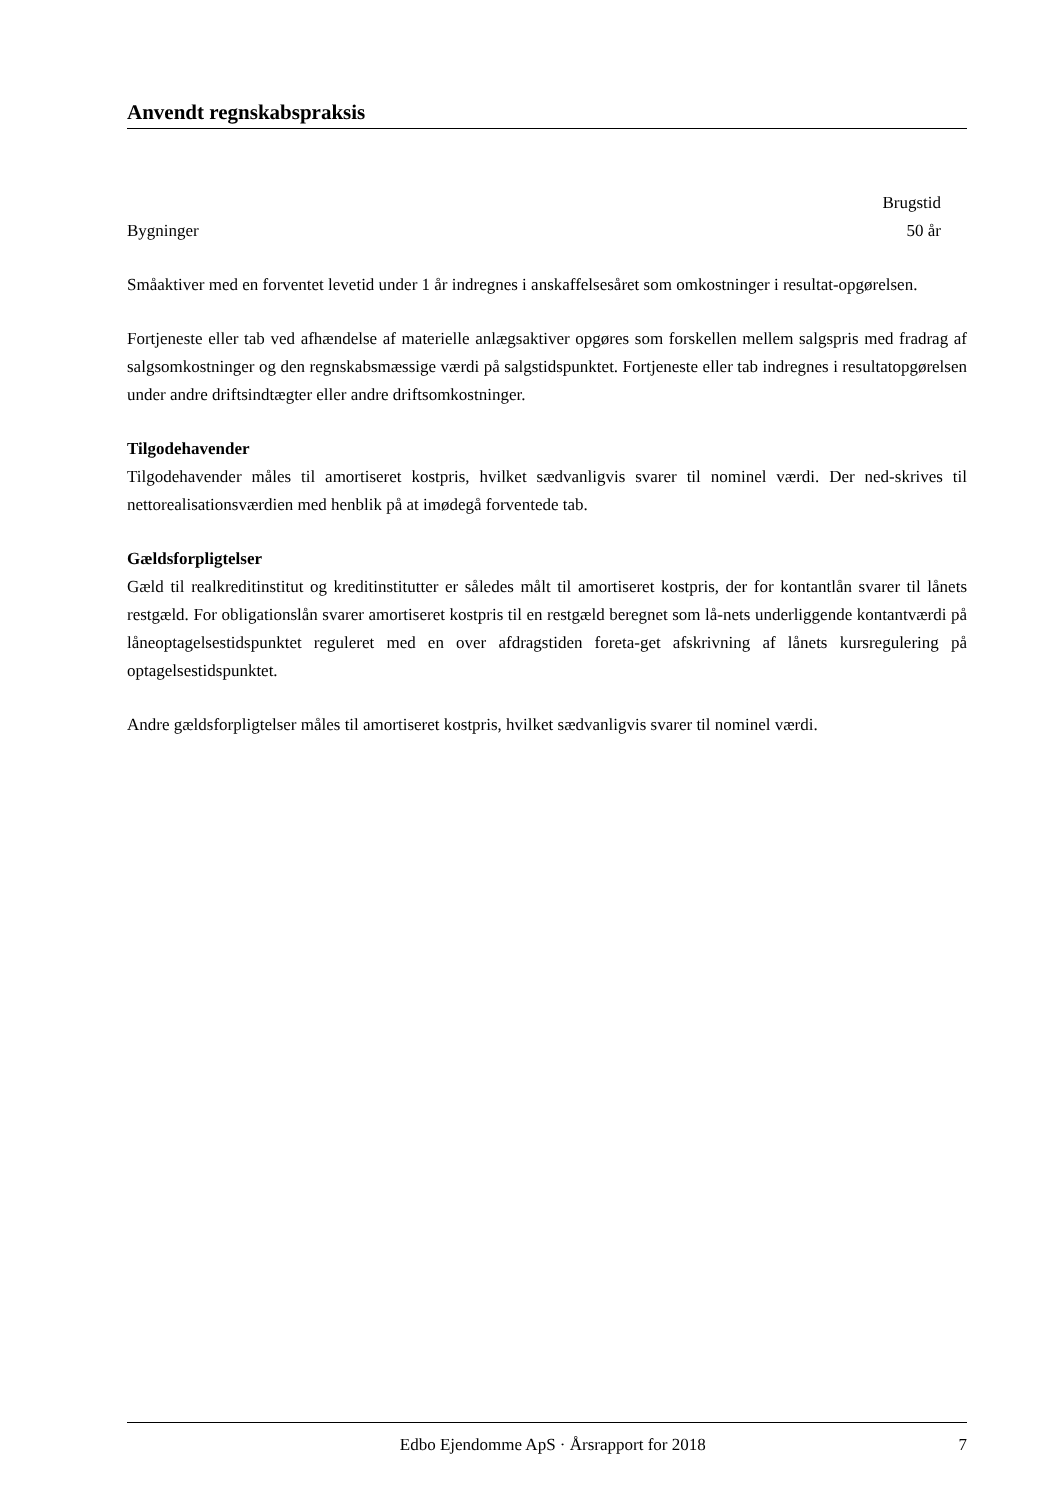Anvendt regnskabspraksis
| | Brugstid |
| --- | --- |
| Bygninger | 50 år |
Småaktiver med en forventet levetid under 1 år indregnes i anskaffelsesåret som omkostninger i resultat-opgørelsen.
Fortjeneste eller tab ved afhændelse af materielle anlægsaktiver opgøres som forskellen mellem salgspris med fradrag af salgsomkostninger og den regnskabsmæssige værdi på salgstidspunktet. Fortjeneste eller tab indregnes i resultatopgørelsen under andre driftsindtægter eller andre driftsomkostninger.
Tilgodehavender
Tilgodehavender måles til amortiseret kostpris, hvilket sædvanligvis svarer til nominel værdi. Der ned-skrives til nettorealisationsværdien med henblik på at imødegå forventede tab.
Gældsforpligtelser
Gæld til realkreditinstitut og kreditinstitutter er således målt til amortiseret kostpris, der for kontantlån svarer til lånets restgæld. For obligationslån svarer amortiseret kostpris til en restgæld beregnet som lå-nets underliggende kontantværdi på låneoptagelsestidspunktet reguleret med en over afdragstiden foreta-get afskrivning af lånets kursregulering på optagelsestidspunktet.
Andre gældsforpligtelser måles til amortiseret kostpris, hvilket sædvanligvis svarer til nominel værdi.
Edbo Ejendomme ApS · Årsrapport for 2018 7